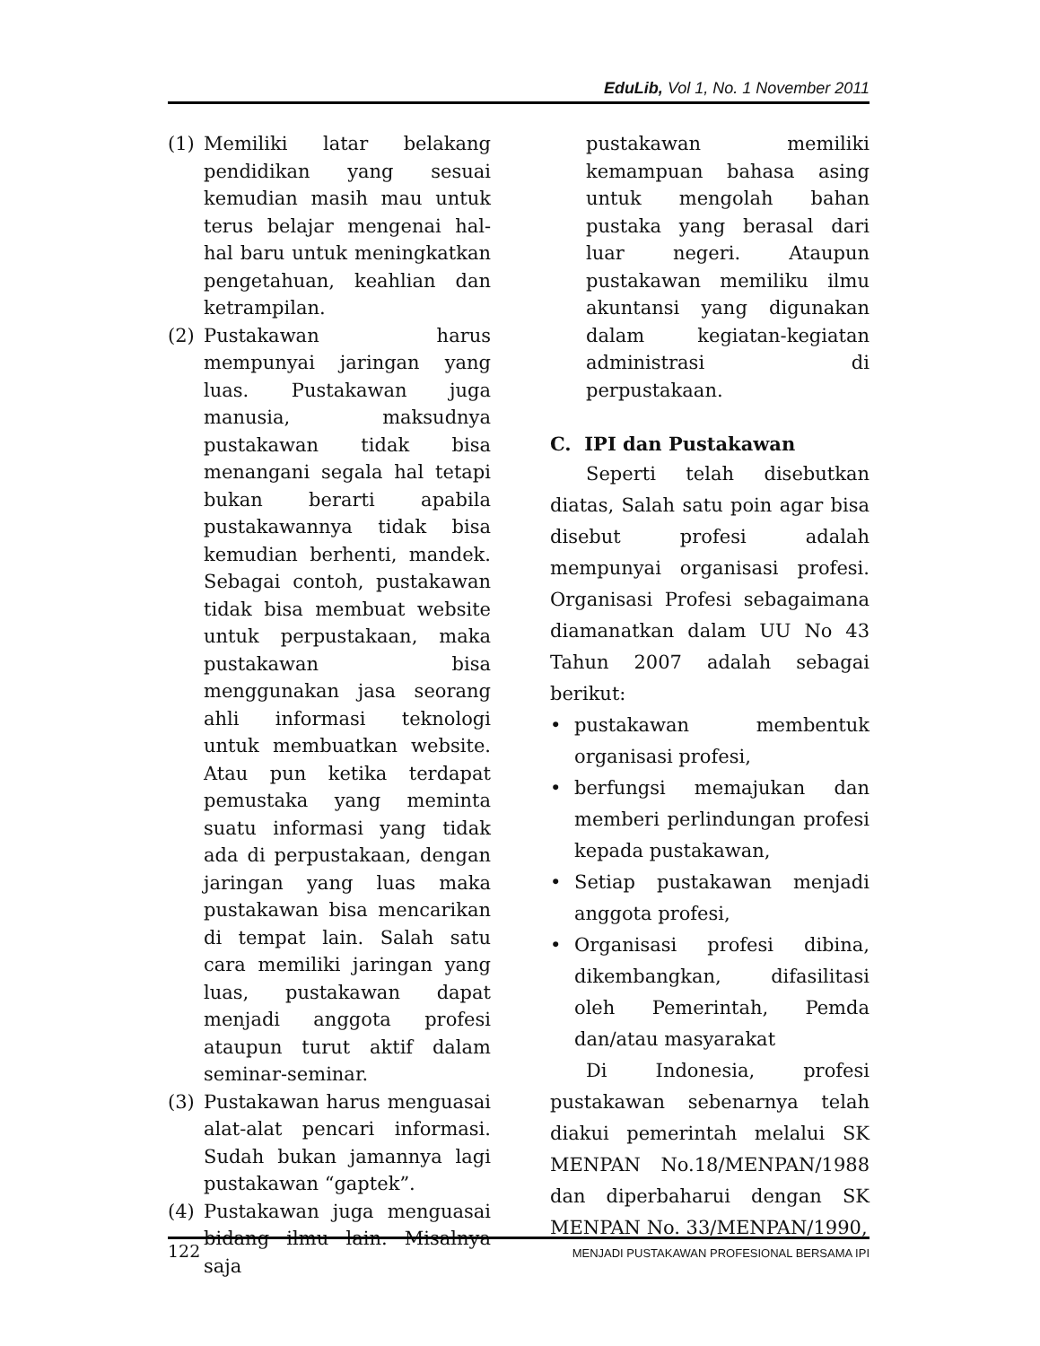EduLib, Vol 1, No. 1 November 2011
(1) Memiliki latar belakang pendidikan yang sesuai kemudian masih mau untuk terus belajar mengenai hal-hal baru untuk meningkatkan pengetahuan, keahlian dan ketrampilan.
(2) Pustakawan harus mempunyai jaringan yang luas. Pustakawan juga manusia, maksudnya pustakawan tidak bisa menangani segala hal tetapi bukan berarti apabila pustakawannya tidak bisa kemudian berhenti, mandek. Sebagai contoh, pustakawan tidak bisa membuat website untuk perpustakaan, maka pustakawan bisa menggunakan jasa seorang ahli informasi teknologi untuk membuatkan website. Atau pun ketika terdapat pemustaka yang meminta suatu informasi yang tidak ada di perpustakaan, dengan jaringan yang luas maka pustakawan bisa mencarikan di tempat lain. Salah satu cara memiliki jaringan yang luas, pustakawan dapat menjadi anggota profesi ataupun turut aktif dalam seminar-seminar.
(3) Pustakawan harus menguasai alat-alat pencari informasi. Sudah bukan jamannya lagi pustakawan “gaptek”.
(4) Pustakawan juga menguasai bidang ilmu lain. Misalnya saja
pustakawan memiliki kemampuan bahasa asing untuk mengolah bahan pustaka yang berasal dari luar negeri. Ataupun pustakawan memiliku ilmu akuntansi yang digunakan dalam kegiatan-kegiatan administrasi di perpustakaan.
C. IPI dan Pustakawan
Seperti telah disebutkan diatas, Salah satu poin agar bisa disebut profesi adalah mempunyai organisasi profesi. Organisasi Profesi sebagaimana diamanatkan dalam UU No 43 Tahun 2007 adalah sebagai berikut:
• pustakawan membentuk organisasi profesi,
• berfungsi memajukan dan memberi perlindungan profesi kepada pustakawan,
• Setiap pustakawan menjadi anggota profesi,
• Organisasi profesi dibina, dikembangkan, difasilitasi oleh Pemerintah, Pemda dan/atau masyarakat
Di Indonesia, profesi pustakawan sebenarnya telah diakui pemerintah melalui SK MENPAN No.18/MENPAN/1988 dan diperbaharui dengan SK MENPAN No. 33/MENPAN/1990,
122 MENJADI PUSTAKAWAN PROFESIONAL BERSAMA IPI